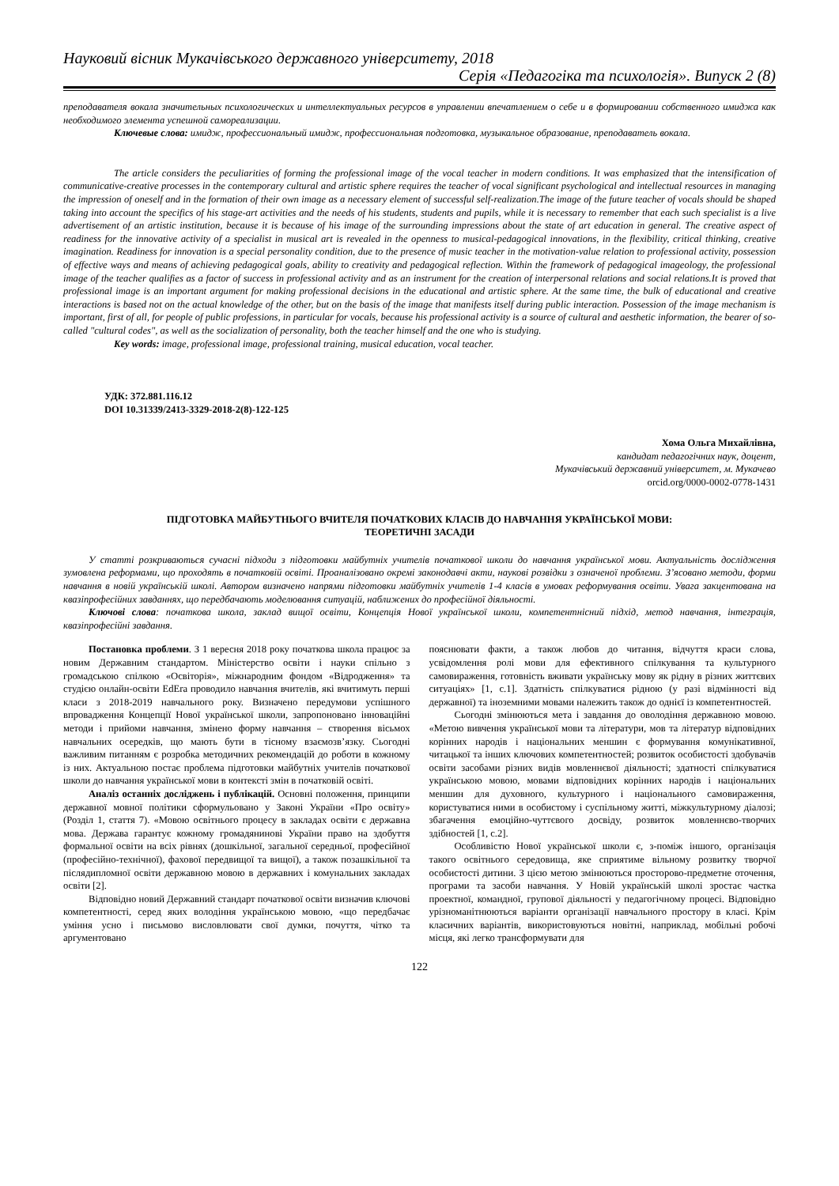Науковий вісник Мукачівського державного університету, 2018
Серія «Педагогіка та психологія». Випуск 2 (8)
преподавателя вокала значительных психологических и интеллектуальных ресурсов в управлении впечатлением о себе и в формировании собственного имиджа как необходимого элемента успешной самореализации.
Ключевые слова: имидж, профессиональный имидж, профессиональная подготовка, музыкальное образование, преподаватель вокала.
The article considers the peculiarities of forming the professional image of the vocal teacher in modern conditions. It was emphasized that the intensification of communicative-creative processes in the contemporary cultural and artistic sphere requires the teacher of vocal significant psychological and intellectual resources in managing the impression of oneself and in the formation of their own image as a necessary element of successful self-realization.The image of the future teacher of vocals should be shaped taking into account the specifics of his stage-art activities and the needs of his students, students and pupils, while it is necessary to remember that each such specialist is a live advertisement of an artistic institution, because it is because of his image of the surrounding impressions about the state of art education in general. The creative aspect of readiness for the innovative activity of a specialist in musical art is revealed in the openness to musical-pedagogical innovations, in the flexibility, critical thinking, creative imagination. Readiness for innovation is a special personality condition, due to the presence of music teacher in the motivation-value relation to professional activity, possession of effective ways and means of achieving pedagogical goals, ability to creativity and pedagogical reflection. Within the framework of pedagogical imageology, the professional image of the teacher qualifies as a factor of success in professional activity and as an instrument for the creation of interpersonal relations and social relations.It is proved that professional image is an important argument for making professional decisions in the educational and artistic sphere. At the same time, the bulk of educational and creative interactions is based not on the actual knowledge of the other, but on the basis of the image that manifests itself during public interaction. Possession of the image mechanism is important, first of all, for people of public professions, in particular for vocals, because his professional activity is a source of cultural and aesthetic information, the bearer of so-called "cultural codes", as well as the socialization of personality, both the teacher himself and the one who is studying.
Key words: image, professional image, professional training, musical education, vocal teacher.
УДК: 372.881.116.12
DOI 10.31339/2413-3329-2018-2(8)-122-125
Хома Ольга Михайлівна,
кандидат педагогічних наук, доцент,
Мукачівський державний університет, м. Мукачево
orcid.org/0000-0002-0778-1431
ПІДГОТОВКА МАЙБУТНЬОГО ВЧИТЕЛЯ ПОЧАТКОВИХ КЛАСІВ ДО НАВЧАННЯ УКРАЇНСЬКОЇ МОВИ:
ТЕОРЕТИЧНІ ЗАСАДИ
У статті розкриваються сучасні підходи з підготовки майбутніх учителів початкової школи до навчання української мови. Актуальність дослідження зумовлена реформами, що проходять в початковій освіті. Проаналізовано окремі законодавчі акти, наукові розвідки з означеної проблеми. З’ясовано методи, форми навчання в новій українській школі. Автором визначено напрями підготовки майбутніх учителів 1-4 класів в умовах реформування освіти. Увага закцентована на квазіпрофесійних завданнях, що передбачають моделювання ситуацій, наближених до професійної діяльності.
Ключові слова: початкова школа, заклад вищої освіти, Концепція Нової української школи, компетентнісний підхід, метод навчання, інтеграція, квазіпрофесійні завдання.
Постановка проблеми. З 1 вересня 2018 року початкова школа працює за новим Державним стандартом. Міністерство освіти і науки спільно з громадською спілкою «Освіторія», міжнародним фондом «Відродження» та студією онлайн-освіти EdEra проводило навчання вчителів, які вчитимуть перші класи з 2018-2019 навчального року. Визначено передумови успішного впровадження Концепції Нової української школи, запропоновано інноваційні методи і прийоми навчання, змінено форму навчання – створення вісьмох навчальних осередків, що мають бути в тісному взаємозв’язку. Сьогодні важливим питанням є розробка методичних рекомендацій до роботи в кожному із них. Актуальною постає проблема підготовки майбутніх учителів початкової школи до навчання української мови в контексті змін в початковій освіті.
Аналіз останніх досліджень і публікацій. Основні положення, принципи державної мовної політики сформульовано у Законі України «Про освіту» (Розділ 1, стаття 7). «Мовою освітнього процесу в закладах освіти є державна мова. Держава гарантує кожному громадянинові України право на здобуття формальної освіти на всіх рівнях (дошкільної, загальної середньої, професійної (професійно-технічної), фахової передвищої та вищої), а також позашкільної та післядипломної освіти державною мовою в державних і комунальних закладах освіти [2].
Відповідно новий Державний стандарт початкової освіти визначив ключові компетентності, серед яких володіння українською мовою, «що передбачає уміння усно і письмово висловлювати свої думки, почуття, чітко та аргументовано
пояснювати факти, а також любов до читання, відчуття краси слова, усвідомлення ролі мови для ефективного спілкування та культурного самовираження, готовність вживати українську мову як рідну в різних життєвих ситуаціях» [1, с.1]. Здатність спілкуватися рідною (у разі відмінності від державної) та іноземними мовами належить також до однієї із компетентностей.
Сьогодні змінюються мета і завдання до оволодіння державною мовою. «Метою вивчення української мови та літератури, мов та літератур відповідних корінних народів і національних меншин є формування комунікативної, читацької та інших ключових компетентностей; розвиток особистості здобувачів освіти засобами різних видів мовленнєвої діяльності; здатності спілкуватися українською мовою, мовами відповідних корінних народів і національних меншин для духовного, культурного і національного самовираження, користуватися ними в особистому і суспільному житті, міжкультурному діалозі; збагачення емоційно-чуттєвого досвіду, розвиток мовленнєво-творчих здібностей [1, с.2].
Особливістю Нової української школи є, з-поміж іншого, організація такого освітнього середовища, яке сприятиме вільному розвитку творчої особистості дитини. З цією метою змінюються просторово-предметне оточення, програми та засоби навчання. У Новій українській школі зростає частка проектної, командної, групової діяльності у педагогічному процесі. Відповідно урізноманітнюються варіанти організації навчального простору в класі. Крім класичних варіантів, використовуються новітні, наприклад, мобільні робочі місця, які легко трансформувати для
122